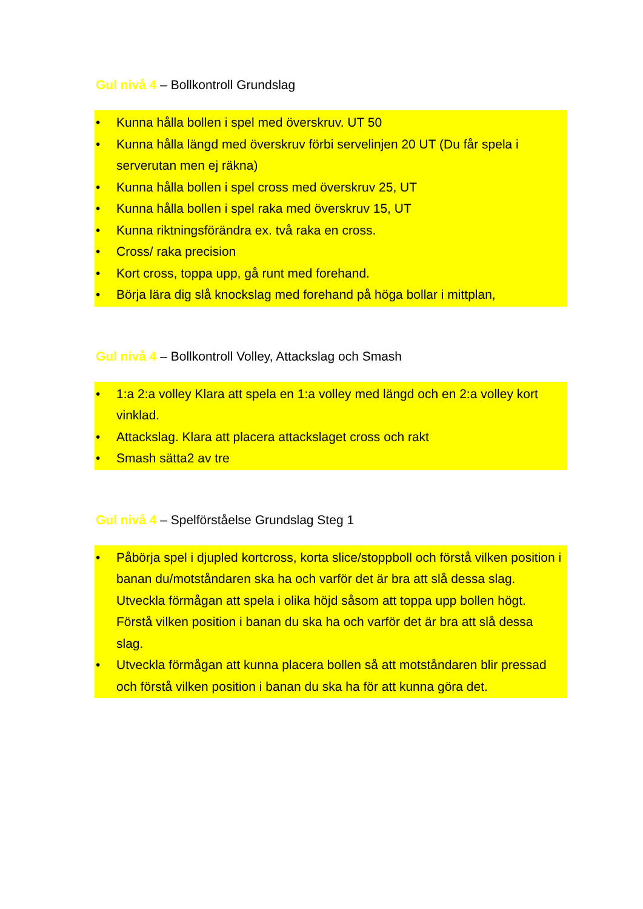Gul nivå 4 – Bollkontroll Grundslag
• Kunna hålla bollen i spel med överskruv. UT 50
• Kunna hålla längd med överskruv förbi servelinjen 20 UT (Du får spela i serverutan men ej räkna)
• Kunna hålla bollen i spel cross med överskruv 25, UT
• Kunna hålla bollen i spel raka med överskruv 15, UT
• Kunna riktningsförändra ex. två raka en cross.
• Cross/ raka precision
• Kort cross, toppa upp, gå runt med forehand.
• Börja lära dig slå knockslag med forehand på höga bollar i mittplan,
Gul nivå 4 – Bollkontroll Volley, Attackslag och Smash
• 1:a 2:a volley Klara att spela en 1:a volley med längd och en 2:a volley kort vinklad.
• Attackslag. Klara att placera attackslaget cross och rakt
• Smash sätta2 av tre
Gul nivå 4 – Spelförståelse Grundslag Steg 1
• Påbörja spel i djupled kortcross, korta slice/stoppboll och förstå vilken position i banan du/motståndaren ska ha och varför det är bra att slå dessa slag. Utveckla förmågan att spela i olika höjd såsom att toppa upp bollen högt. Förstå vilken position i banan du ska ha och varför det är bra att slå dessa slag.
• Utveckla förmågan att kunna placera bollen så att motståndaren blir pressad och förstå vilken position i banan du ska ha för att kunna göra det.